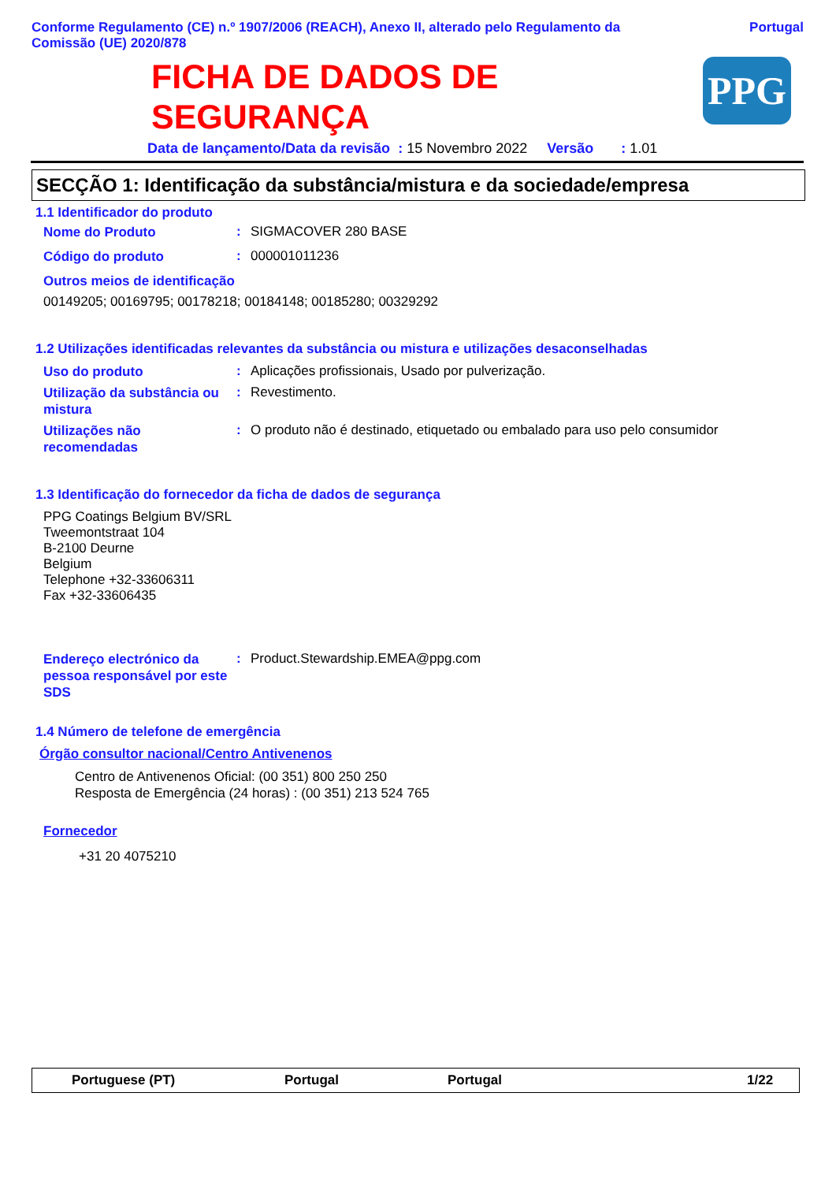Conforme Regulamento (CE) n.º 1907/2006 (REACH), Anexo II, alterado pelo Regulamento da
Comissão (UE) 2020/878 Portugal
FICHA DE DADOS DE
SEGURANÇA
PPG
Data de lançamento/Data da revisão : 15 Novembro 2022 Versão : 1.01
SECÇÃO 1: Identificação da substância/mistura e da sociedade/empresa
1.1 Identificador do produto
Nome do Produto
: SIGMACOVER 280 BASE
Código do produto
: 000001011236
Outros meios de identificação
00149205; 00169795; 00178218; 00184148; 00185280; 00329292
1.2 Utilizações identificadas relevantes da substância ou mistura e utilizações desaconselhadas
Uso do produto
: Aplicações profissionais, Usado por pulverização.
Utilização da substância ou mistura
: Revestimento.
Utilizações não recomendadas
: O produto não é destinado, etiquetado ou embalado para uso pelo consumidor
1.3 Identificação do fornecedor da ficha de dados de segurança
PPG Coatings Belgium BV/SRL
Tweemontstraat 104
B-2100 Deurne
Belgium
Telephone +32-33606311
Fax +32-33606435
Endereço electrónico da pessoa responsável por este SDS
: Product.Stewardship.EMEA@ppg.com
1.4 Número de telefone de emergência
Órgão consultor nacional/Centro Antivenenos
Centro de Antivenenos Oficial: (00 351) 800 250 250
Resposta de Emergência (24 horas) : (00 351) 213 524 765
Fornecedor
+31 20 4075210
Portuguese (PT) Portugal Portugal 1/22